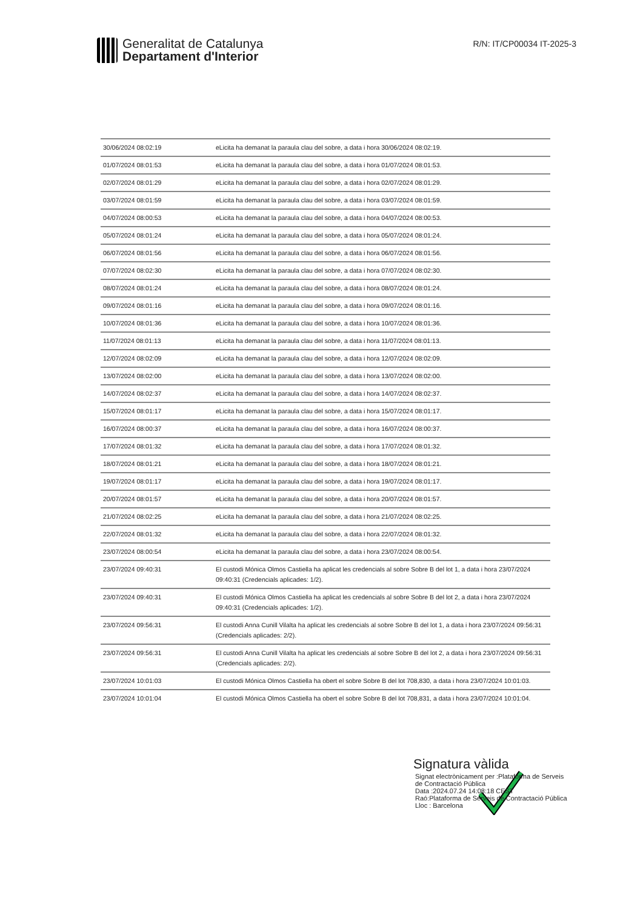Generalitat de Catalunya
Departament d'Interior
R/N: IT/CP00034 IT-2025-3
| 30/06/2024 08:02:19 | eLicita ha demanat la paraula clau del sobre, a data i hora 30/06/2024 08:02:19. |
| 01/07/2024 08:01:53 | eLicita ha demanat la paraula clau del sobre, a data i hora 01/07/2024 08:01:53. |
| 02/07/2024 08:01:29 | eLicita ha demanat la paraula clau del sobre, a data i hora 02/07/2024 08:01:29. |
| 03/07/2024 08:01:59 | eLicita ha demanat la paraula clau del sobre, a data i hora 03/07/2024 08:01:59. |
| 04/07/2024 08:00:53 | eLicita ha demanat la paraula clau del sobre, a data i hora 04/07/2024 08:00:53. |
| 05/07/2024 08:01:24 | eLicita ha demanat la paraula clau del sobre, a data i hora 05/07/2024 08:01:24. |
| 06/07/2024 08:01:56 | eLicita ha demanat la paraula clau del sobre, a data i hora 06/07/2024 08:01:56. |
| 07/07/2024 08:02:30 | eLicita ha demanat la paraula clau del sobre, a data i hora 07/07/2024 08:02:30. |
| 08/07/2024 08:01:24 | eLicita ha demanat la paraula clau del sobre, a data i hora 08/07/2024 08:01:24. |
| 09/07/2024 08:01:16 | eLicita ha demanat la paraula clau del sobre, a data i hora 09/07/2024 08:01:16. |
| 10/07/2024 08:01:36 | eLicita ha demanat la paraula clau del sobre, a data i hora 10/07/2024 08:01:36. |
| 11/07/2024 08:01:13 | eLicita ha demanat la paraula clau del sobre, a data i hora 11/07/2024 08:01:13. |
| 12/07/2024 08:02:09 | eLicita ha demanat la paraula clau del sobre, a data i hora 12/07/2024 08:02:09. |
| 13/07/2024 08:02:00 | eLicita ha demanat la paraula clau del sobre, a data i hora 13/07/2024 08:02:00. |
| 14/07/2024 08:02:37 | eLicita ha demanat la paraula clau del sobre, a data i hora 14/07/2024 08:02:37. |
| 15/07/2024 08:01:17 | eLicita ha demanat la paraula clau del sobre, a data i hora 15/07/2024 08:01:17. |
| 16/07/2024 08:00:37 | eLicita ha demanat la paraula clau del sobre, a data i hora 16/07/2024 08:00:37. |
| 17/07/2024 08:01:32 | eLicita ha demanat la paraula clau del sobre, a data i hora 17/07/2024 08:01:32. |
| 18/07/2024 08:01:21 | eLicita ha demanat la paraula clau del sobre, a data i hora 18/07/2024 08:01:21. |
| 19/07/2024 08:01:17 | eLicita ha demanat la paraula clau del sobre, a data i hora 19/07/2024 08:01:17. |
| 20/07/2024 08:01:57 | eLicita ha demanat la paraula clau del sobre, a data i hora 20/07/2024 08:01:57. |
| 21/07/2024 08:02:25 | eLicita ha demanat la paraula clau del sobre, a data i hora 21/07/2024 08:02:25. |
| 22/07/2024 08:01:32 | eLicita ha demanat la paraula clau del sobre, a data i hora 22/07/2024 08:01:32. |
| 23/07/2024 08:00:54 | eLicita ha demanat la paraula clau del sobre, a data i hora 23/07/2024 08:00:54. |
| 23/07/2024 09:40:31 | El custodi Mónica Olmos Castiella ha aplicat les credencials al sobre Sobre B del lot 1, a data i hora 23/07/2024 09:40:31 (Credencials aplicades: 1/2). |
| 23/07/2024 09:40:31 | El custodi Mónica Olmos Castiella ha aplicat les credencials al sobre Sobre B del lot 2, a data i hora 23/07/2024 09:40:31 (Credencials aplicades: 1/2). |
| 23/07/2024 09:56:31 | El custodi Anna Cunill Vilalta ha aplicat les credencials al sobre Sobre B del lot 1, a data i hora 23/07/2024 09:56:31 (Credencials aplicades: 2/2). |
| 23/07/2024 09:56:31 | El custodi Anna Cunill Vilalta ha aplicat les credencials al sobre Sobre B del lot 2, a data i hora 23/07/2024 09:56:31 (Credencials aplicades: 2/2). |
| 23/07/2024 10:01:03 | El custodi Mónica Olmos Castiella ha obert el sobre Sobre B del lot 708,830, a data i hora 23/07/2024 10:01:03. |
| 23/07/2024 10:01:04 | El custodi Mónica Olmos Castiella ha obert el sobre Sobre B del lot 708,831, a data i hora 23/07/2024 10:01:04. |
Signatura vàlida
Signat electrònicament per :Plataforma de Serveis
de Contractació Pública
Data :2024.07.24 14:08:18 CEST
Raó:Plataforma de Serveis de Contractació Pública
Lloc : Barcelona